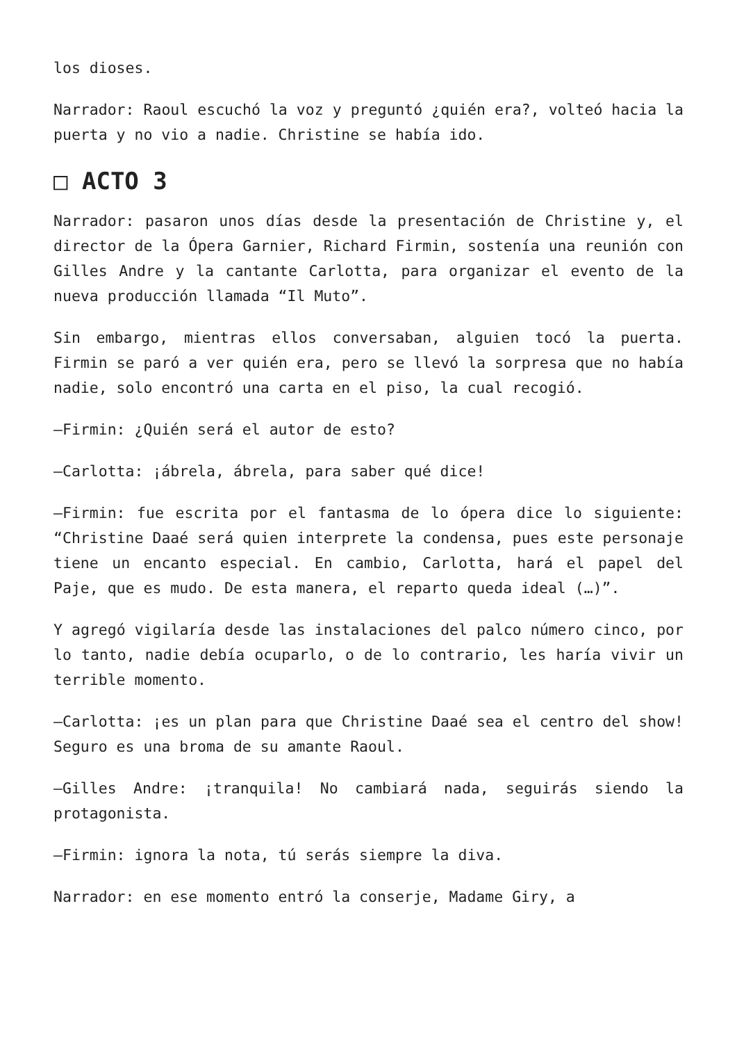los dioses.
Narrador: Raoul escuchó la voz y preguntó ¿quién era?, volteó hacia la puerta y no vio a nadie. Christine se había ido.
□ ACTO 3
Narrador: pasaron unos días desde la presentación de Christine y, el director de la Ópera Garnier, Richard Firmin, sostenía una reunión con Gilles Andre y la cantante Carlotta, para organizar el evento de la nueva producción llamada “Il Muto”.
Sin embargo, mientras ellos conversaban, alguien tocó la puerta. Firmin se paró a ver quién era, pero se llevó la sorpresa que no había nadie, solo encontró una carta en el piso, la cual recogió.
—Firmin: ¿Quién será el autor de esto?
—Carlotta: ¡ábrela, ábrela, para saber qué dice!
—Firmin: fue escrita por el fantasma de lo ópera dice lo siguiente: “Christine Daaé será quien interprete la condensa, pues este personaje tiene un encanto especial. En cambio, Carlotta, hará el papel del Paje, que es mudo. De esta manera, el reparto queda ideal (…)”.
Y agregó vigilaría desde las instalaciones del palco número cinco, por lo tanto, nadie debía ocuparlo, o de lo contrario, les haría vivir un terrible momento.
—Carlotta: ¡es un plan para que Christine Daaé sea el centro del show! Seguro es una broma de su amante Raoul.
—Gilles Andre: ¡tranquila! No cambiará nada, seguirás siendo la protagonista.
—Firmin: ignora la nota, tú serás siempre la diva.
Narrador: en ese momento entró la conserje, Madame Giry, a